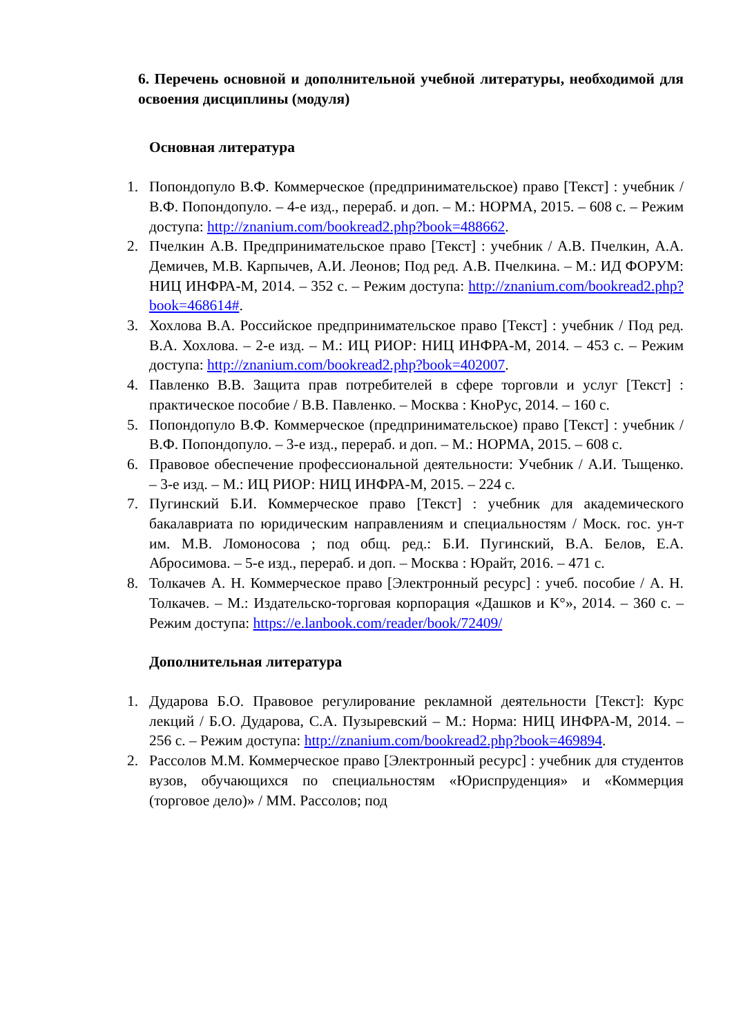6. Перечень основной и дополнительной учебной литературы, необходимой для освоения дисциплины (модуля)
Основная литература
1. Попондопуло В.Ф. Коммерческое (предпринимательское) право [Текст] : учебник / В.Ф. Попондопуло. – 4-е изд., перераб. и доп. – М.: НОРМА, 2015. – 608 с. – Режим доступа: http://znanium.com/bookread2.php?book=488662.
2. Пчелкин А.В. Предпринимательское право [Текст] : учебник / А.В. Пчелкин, А.А. Демичев, М.В. Карпычев, А.И. Леонов; Под ред. А.В. Пчелкина. – М.: ИД ФОРУМ: НИЦ ИНФРА-М, 2014. – 352 с. – Режим доступа: http://znanium.com/bookread2.php?book=468614#.
3. Хохлова В.А. Российское предпринимательское право [Текст] : учебник / Под ред. В.А. Хохлова. – 2-е изд. – М.: ИЦ РИОР: НИЦ ИНФРА-М, 2014. – 453 с. – Режим доступа: http://znanium.com/bookread2.php?book=402007.
4. Павленко В.В. Защита прав потребителей в сфере торговли и услуг [Текст] : практическое пособие / В.В. Павленко. – Москва : КноРус, 2014. – 160 с.
5. Попондопуло В.Ф. Коммерческое (предпринимательское) право [Текст] : учебник / В.Ф. Попондопуло. – 3-е изд., перераб. и доп. – М.: НОРМА, 2015. – 608 с.
6. Правовое обеспечение профессиональной деятельности: Учебник / А.И. Тыщенко. – 3-е изд. – М.: ИЦ РИОР: НИЦ ИНФРА-М, 2015. – 224 с.
7. Пугинский Б.И. Коммерческое право [Текст] : учебник для академического бакалавриата по юридическим направлениям и специальностям / Моск. гос. ун-т им. М.В. Ломоносова ; под общ. ред.: Б.И. Пугинский, В.А. Белов, Е.А. Абросимова. – 5-е изд., перераб. и доп. – Москва : Юрайт, 2016. – 471 с.
8. Толкачев А. Н. Коммерческое право [Электронный ресурс] : учеб. пособие / А. Н. Толкачев. – М.: Издательско-торговая корпорация «Дашков и К°», 2014. – 360 с. – Режим доступа: https://e.lanbook.com/reader/book/72409/
Дополнительная литература
1. Дударова Б.О. Правовое регулирование рекламной деятельности [Текст]: Курс лекций / Б.О. Дударова, С.А. Пузыревский – М.: Норма: НИЦ ИНФРА-М, 2014. – 256 с. – Режим доступа: http://znanium.com/bookread2.php?book=469894.
2. Рассолов М.М. Коммерческое право [Электронный ресурс] : учебник для студентов вузов, обучающихся по специальностям «Юриспруденция» и «Коммерция (торговое дело)» / ММ. Рассолов; под